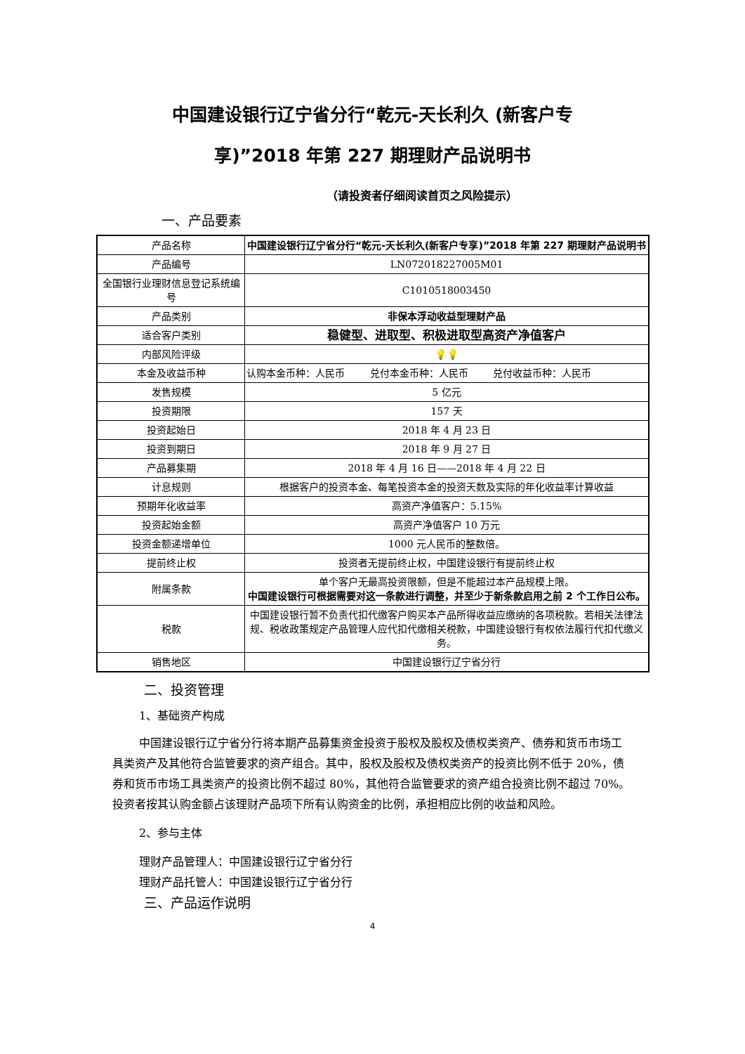中国建设银行辽宁省分行“乾元-天长利久 (新客户专
享)”2018 年第 227 期理财产品说明书
（请投资者仔细阅读首页之风险提示）
一、产品要素
| 产品名称 | 中国建设银行辽宁省分行“乾元-天长利久(新客户专享)”2018 年第 227 期理财产品说明书 |
| 产品编号 | LN072018227005M01 |
| 全国银行业理财信息登记系统编号 | C1010518003450 |
| 产品类别 | 非保本浮动收益型理财产品 |
| 适合客户类别 | 稳健型、进取型、积极进取型高资产净值客户 |
| 内部风险评级 | 💡💡 |
| 本金及收益币种 | 认购本金币种：人民币 兑付本金币种：人民币 兑付收益币种：人民币 |
| 发售规模 | 5 亿元 |
| 投资期限 | 157 天 |
| 投资起始日 | 2018 年 4 月 23 日 |
| 投资到期日 | 2018 年 9 月 27 日 |
| 产品募集期 | 2018 年 4 月 16 日——2018 年 4 月 22 日 |
| 计息规则 | 根据客户的投资本金、每笔投资本金的投资天数及实际的年化收益率计算收益 |
| 预期年化收益率 | 高资产净值客户：5.15% |
| 投资起始金额 | 高资产净值客户 10 万元 |
| 投资金额递增单位 | 1000 元人民币的整数倍。 |
| 提前终止权 | 投资者无提前终止权，中国建设银行有提前终止权 |
| 附属条款 | 单个客户无最高投资限额，但是不能超过本产品规模上限。 中国建设银行可根据需要对这一条款进行调整，并至少于新条款启用之前 2 个工作日公布。 |
| 税款 | 中国建设银行暂不负责代扣代缴客户购买本产品所得收益应缴纳的各项税款。若相关法律法规、税收政策规定产品管理人应代扣代缴相关税款，中国建设银行有权依法履行代扣代缴义务。 |
| 销售地区 | 中国建设银行辽宁省分行 |
二、投资管理
1、基础资产构成
中国建设银行辽宁省分行将本期产品募集资金投资于股权及股权及债权类资产、债券和货币市场工具类资产及其他符合监管要求的资产组合。其中，股权及股权及债权类资产的投资比例不低于 20%，债券和货币市场工具类资产的投资比例不超过 80%，其他符合监管要求的资产组合投资比例不超过 70%。投资者按其认购金额占该理财产品项下所有认购资金的比例，承担相应比例的收益和风险。
2、参与主体
理财产品管理人：中国建设银行辽宁省分行
理财产品托管人：中国建设银行辽宁省分行
三、产品运作说明
4